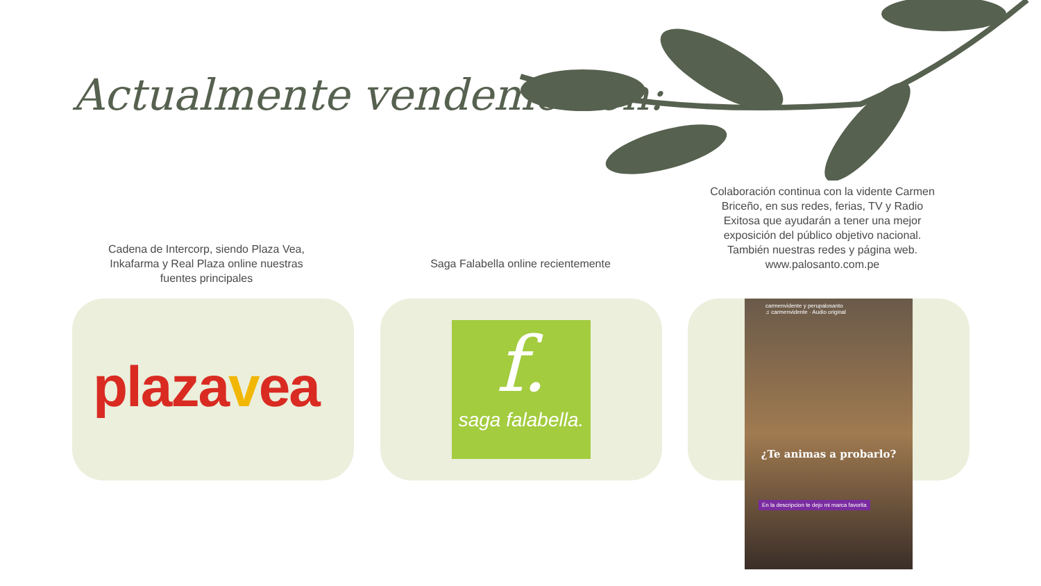Actualmente vendemos en:
Cadena de Intercorp, siendo Plaza Vea, Inkafarma y Real Plaza online nuestras fuentes principales
Saga Falabella online recientemente
Colaboración continua con la vidente Carmen Briceño, en sus redes, ferias, TV y Radio Exitosa que ayudarán a tener una mejor exposición del público objetivo nacional. También nuestras redes y página web. www.palosanto.com.pe
plazavea
f.
saga falabella.
carmenvidente y perupalosanto
♫ carmenvidente · Audio original
¿Te animas a probarlo?
En la descripcion te dejo mi marca favorita